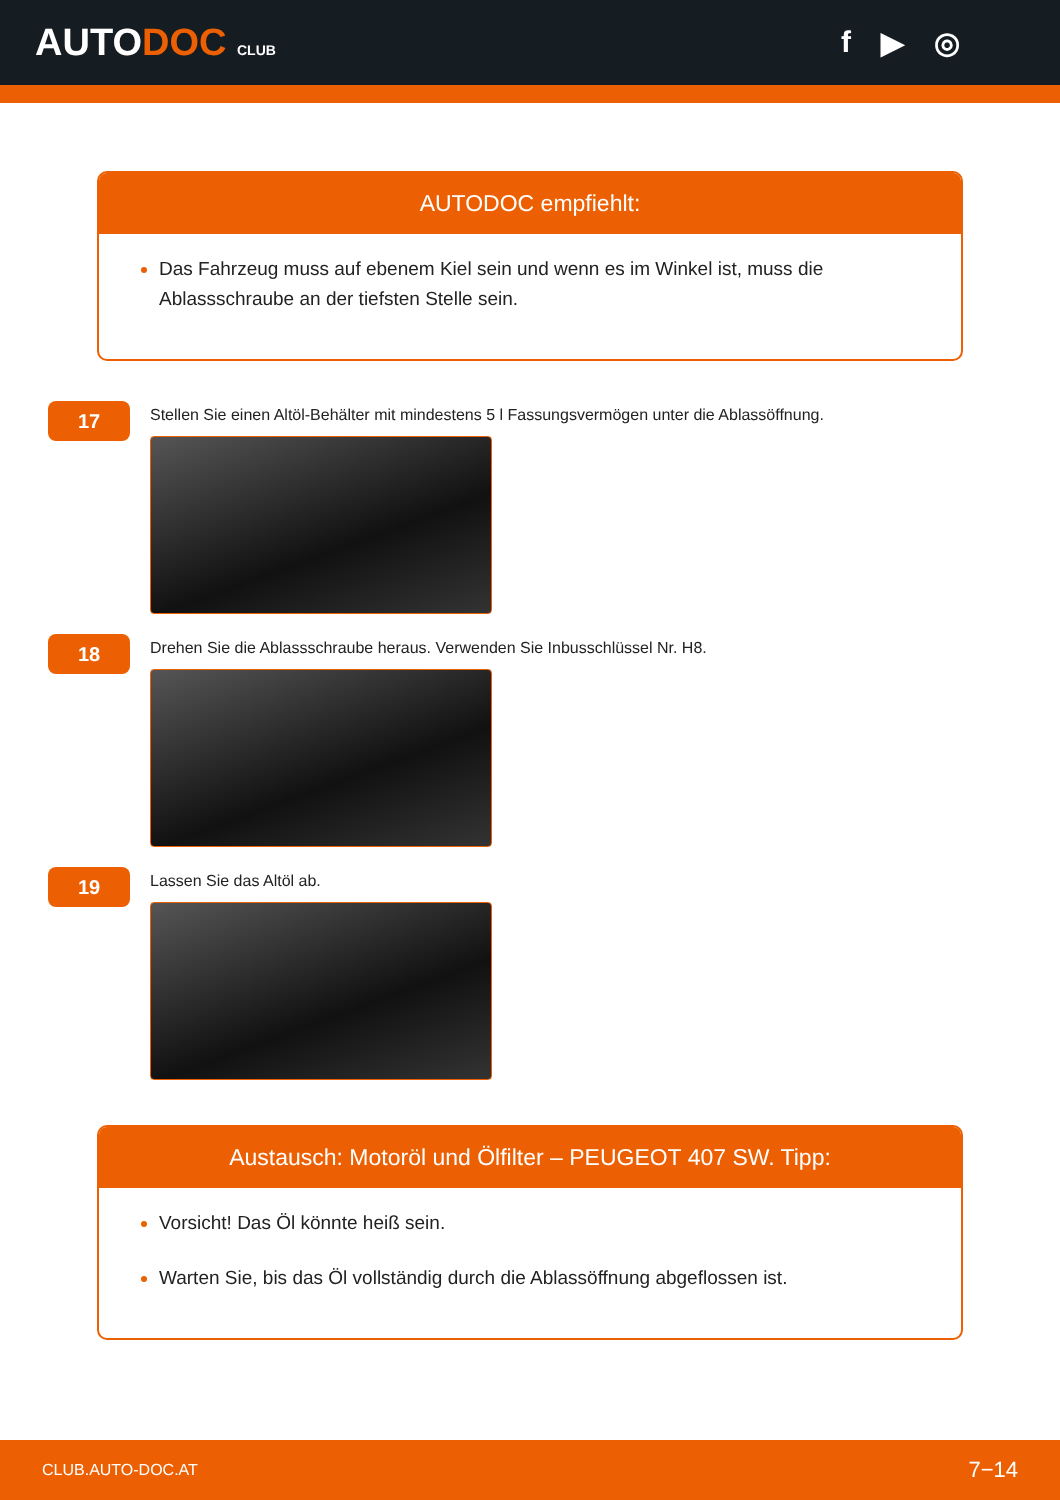AUTODOC CLUB
f ▶ ◎
AUTODOC empfiehlt:
Das Fahrzeug muss auf ebenem Kiel sein und wenn es im Winkel ist, muss die Ablassschraube an der tiefsten Stelle sein.
17
Stellen Sie einen Altöl-Behälter mit mindestens 5 l Fassungsvermögen unter die Ablassöffnung.
18
Drehen Sie die Ablassschraube heraus. Verwenden Sie Inbusschlüssel Nr. H8.
19
Lassen Sie das Altöl ab.
Austausch: Motoröl und Ölfilter – PEUGEOT 407 SW. Tipp:
Vorsicht! Das Öl könnte heiß sein.
Warten Sie, bis das Öl vollständig durch die Ablassöffnung abgeflossen ist.
CLUB.AUTO-DOC.AT 7−14